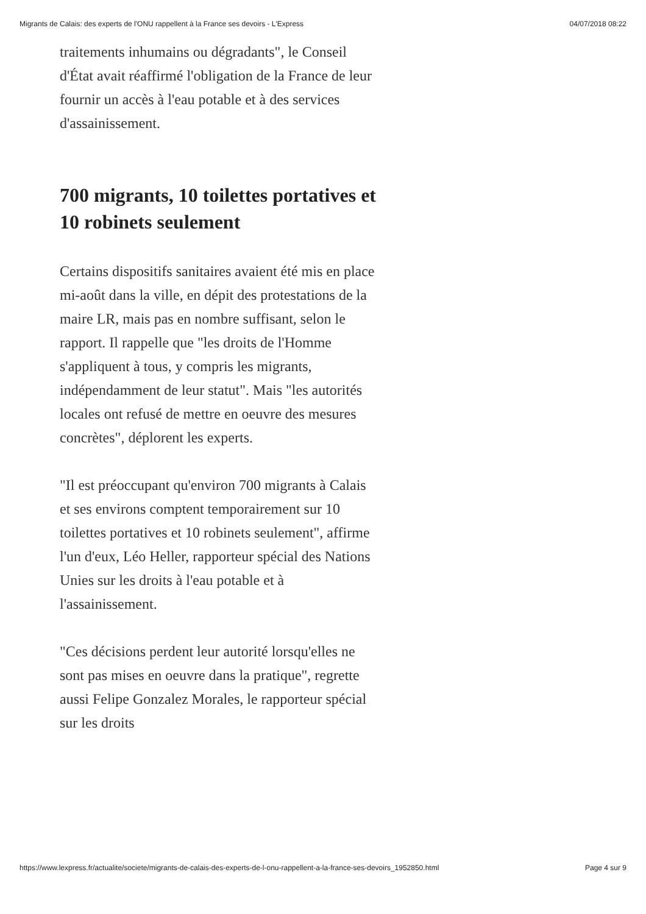Migrants de Calais: des experts de l'ONU rappellent à la France ses devoirs - L'Express 04/07/2018 08:22
traitements inhumains ou dégradants", le Conseil d'État avait réaffirmé l'obligation de la France de leur fournir un accès à l'eau potable et à des services d'assainissement.
700 migrants, 10 toilettes portatives et 10 robinets seulement
Certains dispositifs sanitaires avaient été mis en place mi-août dans la ville, en dépit des protestations de la maire LR, mais pas en nombre suffisant, selon le rapport. Il rappelle que "les droits de l'Homme s'appliquent à tous, y compris les migrants, indépendamment de leur statut". Mais "les autorités locales ont refusé de mettre en oeuvre des mesures concrètes", déplorent les experts.
"Il est préoccupant qu'environ 700 migrants à Calais et ses environs comptent temporairement sur 10 toilettes portatives et 10 robinets seulement", affirme l'un d'eux, Léo Heller, rapporteur spécial des Nations Unies sur les droits à l'eau potable et à l'assainissement.
"Ces décisions perdent leur autorité lorsqu'elles ne sont pas mises en oeuvre dans la pratique", regrette aussi Felipe Gonzalez Morales, le rapporteur spécial sur les droits
https://www.lexpress.fr/actualite/societe/migrants-de-calais-des-experts-de-l-onu-rappellent-a-la-france-ses-devoirs_1952850.html Page 4 sur 9